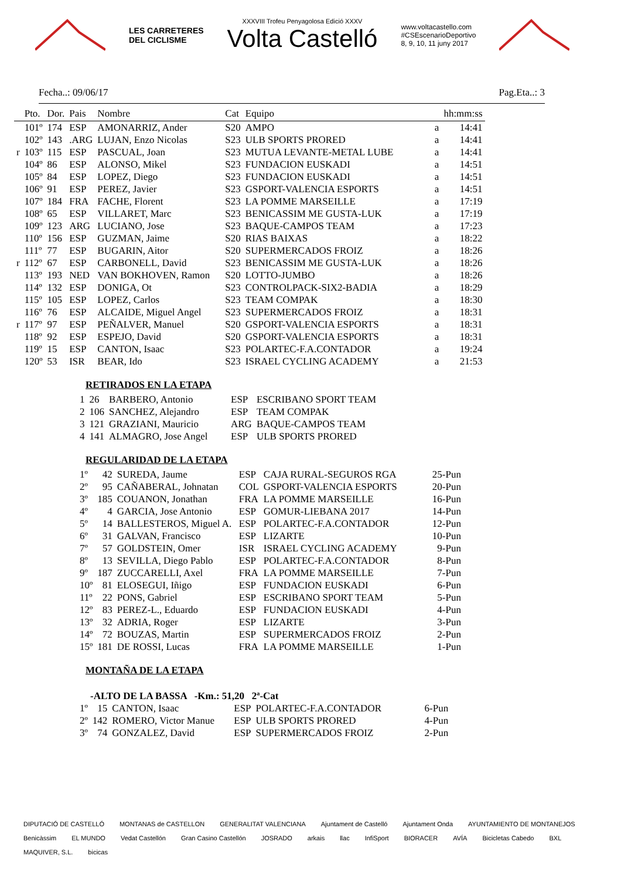LES CARRETERES
DEL CICLISME
XXXVIII Trofeu Penyagolosa Edició XXXV
Volta Castelló
www.voltacastello.com
#CSEscenarioDeportivo
8, 9, 10, 11 juny 2017
Fecha..: 09/06/17 Pag.Eta..: 3
| | Pto. | Dor. | Pais | Nombre | Cat | Equipo | | hh:mm:ss |
| --- | --- | --- | --- | --- | --- | --- | --- | --- |
| | 101º | 174 | ESP | AMONARRIZ, Ander | S20 | AMPO | a | 14:41 |
| | 102º | 143 | .ARG | LUJAN, Enzo Nicolas | S23 | ULB SPORTS PRORED | a | 14:41 |
| r | 103º | 115 | ESP | PASCUAL, Joan | S23 | MUTUA LEVANTE-METAL LUBE | a | 14:41 |
| | 104º | 86 | ESP | ALONSO, Mikel | S23 | FUNDACION EUSKADI | a | 14:51 |
| | 105º | 84 | ESP | LOPEZ, Diego | S23 | FUNDACION EUSKADI | a | 14:51 |
| | 106º | 91 | ESP | PEREZ, Javier | S23 | GSPORT-VALENCIA ESPORTS | a | 14:51 |
| | 107º | 184 | FRA | FACHE, Florent | S23 | LA POMME MARSEILLE | a | 17:19 |
| | 108º | 65 | ESP | VILLARET, Marc | S23 | BENICASSIM ME GUSTA-LUK | a | 17:19 |
| | 109º | 123 | ARG | LUCIANO, Jose | S23 | BAQUE-CAMPOS TEAM | a | 17:23 |
| | 110º | 156 | ESP | GUZMAN, Jaime | S20 | RIAS BAIXAS | a | 18:22 |
| | 111º | 77 | ESP | BUGARIN, Aitor | S20 | SUPERMERCADOS FROIZ | a | 18:26 |
| r | 112º | 67 | ESP | CARBONELL, David | S23 | BENICASSIM ME GUSTA-LUK | a | 18:26 |
| | 113º | 193 | NED | VAN BOKHOVEN, Ramon | S20 | LOTTO-JUMBO | a | 18:26 |
| | 114º | 132 | ESP | DONIGA, Ot | S23 | CONTROLPACK-SIX2-BADIA | a | 18:29 |
| | 115º | 105 | ESP | LOPEZ, Carlos | S23 | TEAM COMPAK | a | 18:30 |
| | 116º | 76 | ESP | ALCAIDE, Miguel Angel | S23 | SUPERMERCADOS FROIZ | a | 18:31 |
| r | 117º | 97 | ESP | PEÑALVER, Manuel | S20 | GSPORT-VALENCIA ESPORTS | a | 18:31 |
| | 118º | 92 | ESP | ESPEJO, David | S20 | GSPORT-VALENCIA ESPORTS | a | 18:31 |
| | 119º | 15 | ESP | CANTON, Isaac | S23 | POLARTEC-F.A.CONTADOR | a | 19:24 |
| | 120º | 53 | ISR | BEAR, Ido | S23 | ISRAEL CYCLING ACADEMY | a | 21:53 |
RETIRADOS EN LA ETAPA
| 1 | 26 | BARBERO, Antonio | ESP | ESCRIBANO SPORT TEAM |
| 2 | 106 | SANCHEZ, Alejandro | ESP | TEAM COMPAK |
| 3 | 121 | GRAZIANI, Mauricio | ARG | BAQUE-CAMPOS TEAM |
| 4 | 141 | ALMAGRO, Jose Angel | ESP | ULB SPORTS PRORED |
REGULARIDAD DE LA ETAPA
| 1º | 42 | SUREDA, Jaume | ESP | CAJA RURAL-SEGUROS RGA | 25-Pun |
| 2º | 95 | CAÑABERAL, Johnatan | COL | GSPORT-VALENCIA ESPORTS | 20-Pun |
| 3º | 185 | COUANON, Jonathan | FRA | LA POMME MARSEILLE | 16-Pun |
| 4º | 4 | GARCIA, Jose Antonio | ESP | GOMUR-LIEBANA 2017 | 14-Pun |
| 5º | 14 | BALLESTEROS, Miguel A. | ESP | POLARTEC-F.A.CONTADOR | 12-Pun |
| 6º | 31 | GALVAN, Francisco | ESP | LIZARTE | 10-Pun |
| 7º | 57 | GOLDSTEIN, Omer | ISR | ISRAEL CYCLING ACADEMY | 9-Pun |
| 8º | 13 | SEVILLA, Diego Pablo | ESP | POLARTEC-F.A.CONTADOR | 8-Pun |
| 9º | 187 | ZUCCARELLI, Axel | FRA | LA POMME MARSEILLE | 7-Pun |
| 10º | 81 | ELOSEGUI, Iñigo | ESP | FUNDACION EUSKADI | 6-Pun |
| 11º | 22 | PONS, Gabriel | ESP | ESCRIBANO SPORT TEAM | 5-Pun |
| 12º | 83 | PEREZ-L., Eduardo | ESP | FUNDACION EUSKADI | 4-Pun |
| 13º | 32 | ADRIA, Roger | ESP | LIZARTE | 3-Pun |
| 14º | 72 | BOUZAS, Martin | ESP | SUPERMERCADOS FROIZ | 2-Pun |
| 15º | 181 | DE ROSSI, Lucas | FRA | LA POMME MARSEILLE | 1-Pun |
MONTAÑA DE LA ETAPA
-ALTO DE LA BASSA -Km.: 51,20 2ª-Cat
| 1º | 15 | CANTON, Isaac | ESP | POLARTEC-F.A.CONTADOR | 6-Pun |
| 2º | 142 | ROMERO, Victor Manue | ESP | ULB SPORTS PRORED | 4-Pun |
| 3º | 74 | GONZALEZ, David | ESP | SUPERMERCADOS FROIZ | 2-Pun |
DIPUTACIÓ DE CASTELLÓ MONTANAS de CASTELLON GENERALITAT VALENCIANA Ajuntament de Castelló Ajuntament Onda AYUNTAMIENTO DE MONTANEJOS Benicàssim EL MUNDO Vedat Castellón Gran Casino Castellón JOSRADO arkais llac InfiSport BIORACER AVÍA Bicicletas Cabedo BXL MAQUIVER, S.L. bicicas